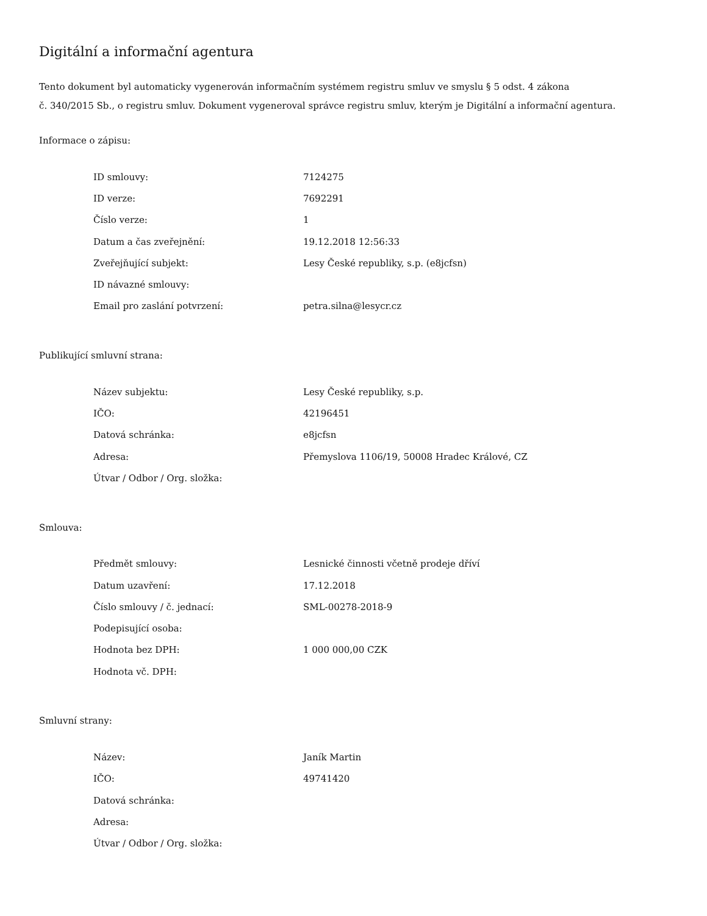Digitální a informační agentura
Tento dokument byl automaticky vygenerován informačním systémem registru smluv ve smyslu § 5 odst. 4 zákona
č. 340/2015 Sb., o registru smluv. Dokument vygeneroval správce registru smluv, kterým je Digitální a informační agentura.
Informace o zápisu:
| ID smlouvy: | 7124275 |
| ID verze: | 7692291 |
| Číslo verze: | 1 |
| Datum a čas zveřejnění: | 19.12.2018 12:56:33 |
| Zveřejňující subjekt: | Lesy České republiky, s.p. (e8jcfsn) |
| ID návazné smlouvy: | |
| Email pro zaslání potvrzení: | petra.silna@lesycr.cz |
Publikující smluvní strana:
| Název subjektu: | Lesy České republiky, s.p. |
| IČO: | 42196451 |
| Datová schránka: | e8jcfsn |
| Adresa: | Přemyslova 1106/19, 50008 Hradec Králové, CZ |
| Útvar / Odbor / Org. složka: | |
Smlouva:
| Předmět smlouvy: | Lesnické činnosti včetně prodeje dříví |
| Datum uzavření: | 17.12.2018 |
| Číslo smlouvy / č. jednací: | SML-00278-2018-9 |
| Podepisující osoba: | |
| Hodnota bez DPH: | 1 000 000,00 CZK |
| Hodnota vč. DPH: | |
Smluvní strany:
| Název: | Janík Martin |
| IČO: | 49741420 |
| Datová schránka: | |
| Adresa: | |
| Útvar / Odbor / Org. složka: | |